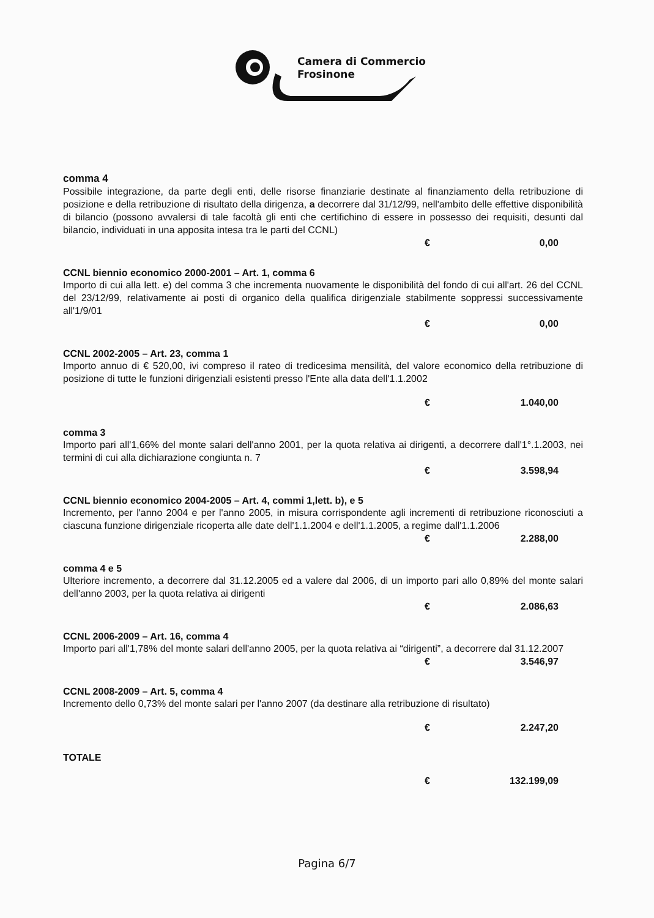Camera di Commercio
Frosinone
comma 4
Possibile integrazione, da parte degli enti, delle risorse finanziarie destinate al finanziamento della retribuzione di posizione e della retribuzione di risultato della dirigenza, a decorrere dal 31/12/99, nell'ambito delle effettive disponibilità di bilancio (possono avvalersi di tale facoltà gli enti che certifichino di essere in possesso dei requisiti, desunti dal bilancio, individuati in una apposita intesa tra le parti del CCNL)
€ 0,00
CCNL biennio economico 2000-2001 – Art. 1, comma 6
Importo di cui alla lett. e) del comma 3 che incrementa nuovamente le disponibilità del fondo di cui all'art. 26 del CCNL del 23/12/99, relativamente ai posti di organico della qualifica dirigenziale stabilmente soppressi successivamente all'1/9/01
€ 0,00
CCNL 2002-2005 – Art. 23, comma 1
Importo annuo di € 520,00, ivi compreso il rateo di tredicesima mensilità, del valore economico della retribuzione di posizione di tutte le funzioni dirigenziali esistenti presso l'Ente alla data dell'1.1.2002
€ 1.040,00
comma 3
Importo pari all'1,66% del monte salari dell'anno 2001, per la quota relativa ai dirigenti, a decorrere dall'1°.1.2003, nei termini di cui alla dichiarazione congiunta n. 7
€ 3.598,94
CCNL biennio economico 2004-2005 – Art. 4, commi 1,lett. b), e 5
Incremento, per l'anno 2004 e per l'anno 2005, in misura corrispondente agli incrementi di retribuzione riconosciuti a ciascuna funzione dirigenziale ricoperta alle date dell'1.1.2004 e dell'1.1.2005, a regime dall'1.1.2006
€ 2.288,00
comma 4 e 5
Ulteriore incremento, a decorrere dal 31.12.2005 ed a valere dal 2006, di un importo pari allo 0,89% del monte salari dell'anno 2003, per la quota relativa ai dirigenti
€ 2.086,63
CCNL 2006-2009 – Art. 16, comma 4
Importo pari all'1,78% del monte salari dell'anno 2005, per la quota relativa ai “dirigenti”, a decorrere dal 31.12.2007
€ 3.546,97
CCNL 2008-2009 – Art. 5, comma 4
Incremento dello 0,73% del monte salari per l'anno 2007 (da destinare alla retribuzione di risultato)
€ 2.247,20
TOTALE
€ 132.199,09
Pagina 6/7